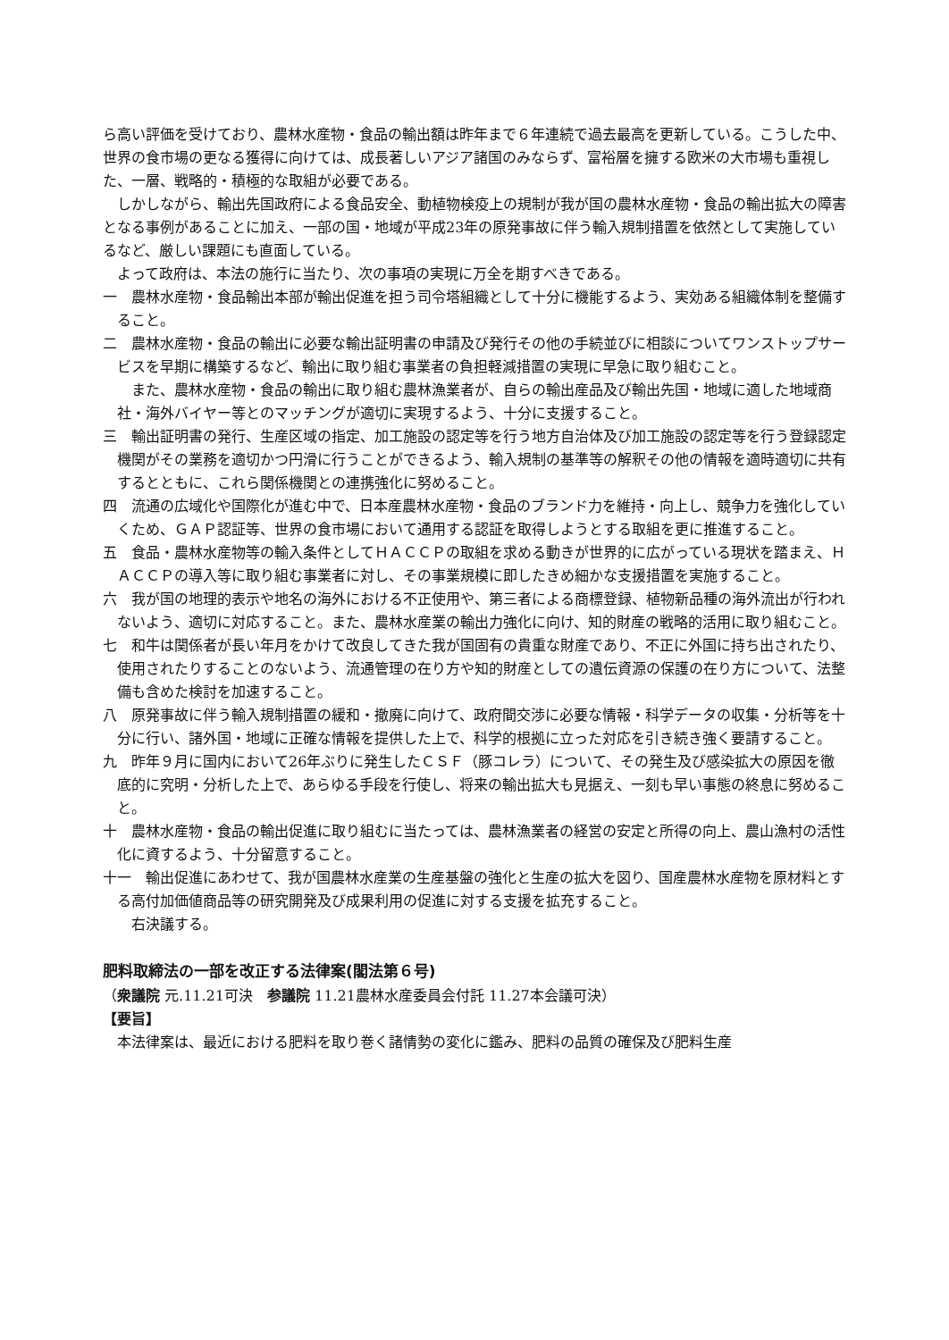ら高い評価を受けており、農林水産物・食品の輸出額は昨年まで６年連続で過去最高を更新している。こうした中、世界の食市場の更なる獲得に向けては、成長著しいアジア諸国のみならず、富裕層を擁する欧米の大市場も重視した、一層、戦略的・積極的な取組が必要である。
しかしながら、輸出先国政府による食品安全、動植物検疫上の規制が我が国の農林水産物・食品の輸出拡大の障害となる事例があることに加え、一部の国・地域が平成23年の原発事故に伴う輸入規制措置を依然として実施しているなど、厳しい課題にも直面している。
よって政府は、本法の施行に当たり、次の事項の実現に万全を期すべきである。
一　農林水産物・食品輸出本部が輸出促進を担う司令塔組織として十分に機能するよう、実効ある組織体制を整備すること。
二　農林水産物・食品の輸出に必要な輸出証明書の申請及び発行その他の手続並びに相談についてワンストップサービスを早期に構築するなど、輸出に取り組む事業者の負担軽減措置の実現に早急に取り組むこと。
また、農林水産物・食品の輸出に取り組む農林漁業者が、自らの輸出産品及び輸出先国・地域に適した地域商社・海外バイヤー等とのマッチングが適切に実現するよう、十分に支援すること。
三　輸出証明書の発行、生産区域の指定、加工施設の認定等を行う地方自治体及び加工施設の認定等を行う登録認定機関がその業務を適切かつ円滑に行うことができるよう、輸入規制の基準等の解釈その他の情報を適時適切に共有するとともに、これら関係機関との連携強化に努めること。
四　流通の広域化や国際化が進む中で、日本産農林水産物・食品のブランド力を維持・向上し、競争力を強化していくため、ＧＡＰ認証等、世界の食市場において通用する認証を取得しようとする取組を更に推進すること。
五　食品・農林水産物等の輸入条件としてＨＡＣＣＰの取組を求める動きが世界的に広がっている現状を踏まえ、ＨＡＣＣＰの導入等に取り組む事業者に対し、その事業規模に即したきめ細かな支援措置を実施すること。
六　我が国の地理的表示や地名の海外における不正使用や、第三者による商標登録、植物新品種の海外流出が行われないよう、適切に対応すること。また、農林水産業の輸出力強化に向け、知的財産の戦略的活用に取り組むこと。
七　和牛は関係者が長い年月をかけて改良してきた我が国固有の貴重な財産であり、不正に外国に持ち出されたり、使用されたりすることのないよう、流通管理の在り方や知的財産としての遺伝資源の保護の在り方について、法整備も含めた検討を加速すること。
八　原発事故に伴う輸入規制措置の緩和・撤廃に向けて、政府間交渉に必要な情報・科学データの収集・分析等を十分に行い、諸外国・地域に正確な情報を提供した上で、科学的根拠に立った対応を引き続き強く要請すること。
九　昨年９月に国内において26年ぶりに発生したＣＳＦ（豚コレラ）について、その発生及び感染拡大の原因を徹底的に究明・分析した上で、あらゆる手段を行使し、将来の輸出拡大も見据え、一刻も早い事態の終息に努めること。
十　農林水産物・食品の輸出促進に取り組むに当たっては、農林漁業者の経営の安定と所得の向上、農山漁村の活性化に資するよう、十分留意すること。
十一　輸出促進にあわせて、我が国農林水産業の生産基盤の強化と生産の拡大を図り、国産農林水産物を原材料とする高付加価値商品等の研究開発及び成果利用の促進に対する支援を拡充すること。
右決議する。
肥料取締法の一部を改正する法律案(閣法第６号)
（衆議院 元.11.21可決　参議院 11.21農林水産委員会付託 11.27本会議可決）
【要旨】
本法律案は、最近における肥料を取り巻く諸情勢の変化に鑑み、肥料の品質の確保及び肥料生産